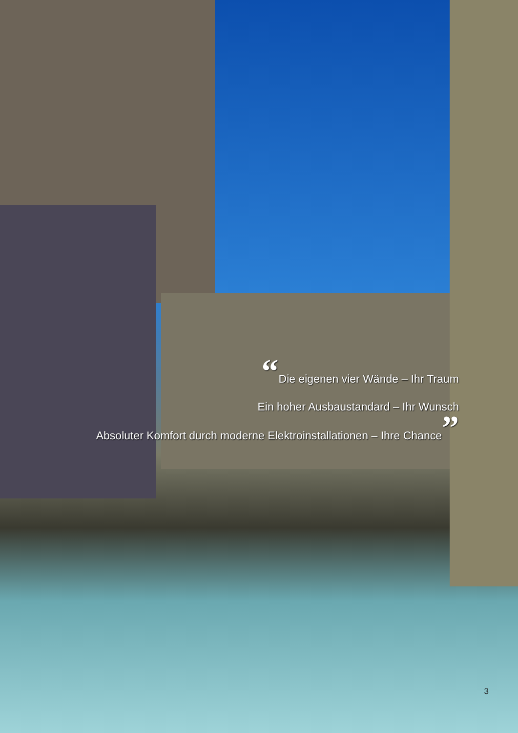“Die eigenen vier Wände – Ihr Traum
Ein hoher Ausbaustandard – Ihr Wunsch
Absoluter Komfort durch moderne Elektroinstallationen – Ihre Chance”
3